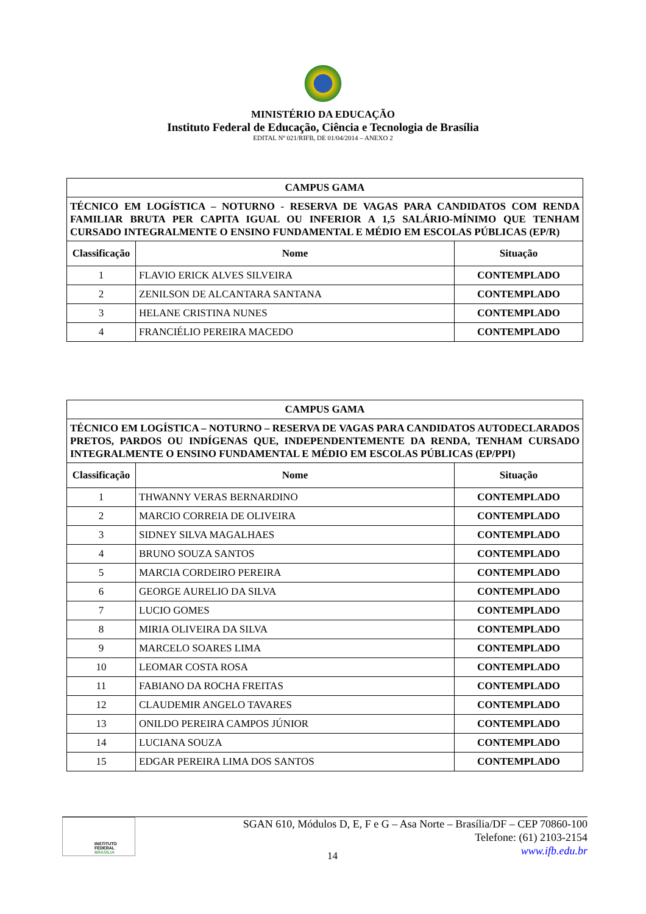MINISTÉRIO DA EDUCAÇÃO
Instituto Federal de Educação, Ciência e Tecnologia de Brasília
EDITAL Nº 021/RIFB, DE 01/04/2014 – ANEXO 2
| CAMPUS GAMA | | |
| TÉCNICO EM LOGÍSTICA – NOTURNO - RESERVA DE VAGAS PARA CANDIDATOS COM RENDA FAMILIAR BRUTA PER CAPITA IGUAL OU INFERIOR A 1,5 SALÁRIO-MÍNIMO QUE TENHAM CURSADO INTEGRALMENTE O ENSINO FUNDAMENTAL E MÉDIO EM ESCOLAS PÚBLICAS (EP/R) | | |
| Classificação | Nome | Situação |
| 1 | FLAVIO ERICK ALVES SILVEIRA | CONTEMPLADO |
| 2 | ZENILSON DE ALCANTARA SANTANA | CONTEMPLADO |
| 3 | HELANE CRISTINA NUNES | CONTEMPLADO |
| 4 | FRANCIÉLIO PEREIRA MACEDO | CONTEMPLADO |
| CAMPUS GAMA | | |
| TÉCNICO EM LOGÍSTICA – NOTURNO – RESERVA DE VAGAS PARA CANDIDATOS AUTODECLARADOS PRETOS, PARDOS OU INDÍGENAS QUE, INDEPENDENTEMENTE DA RENDA, TENHAM CURSADO INTEGRALMENTE O ENSINO FUNDAMENTAL E MÉDIO EM ESCOLAS PÚBLICAS (EP/PPI) | | |
| Classificação | Nome | Situação |
| 1 | THWANNY VERAS BERNARDINO | CONTEMPLADO |
| 2 | MARCIO CORREIA DE OLIVEIRA | CONTEMPLADO |
| 3 | SIDNEY SILVA MAGALHAES | CONTEMPLADO |
| 4 | BRUNO SOUZA SANTOS | CONTEMPLADO |
| 5 | MARCIA CORDEIRO PEREIRA | CONTEMPLADO |
| 6 | GEORGE AURELIO DA SILVA | CONTEMPLADO |
| 7 | LUCIO GOMES | CONTEMPLADO |
| 8 | MIRIA OLIVEIRA DA SILVA | CONTEMPLADO |
| 9 | MARCELO SOARES LIMA | CONTEMPLADO |
| 10 | LEOMAR COSTA ROSA | CONTEMPLADO |
| 11 | FABIANO DA ROCHA FREITAS | CONTEMPLADO |
| 12 | CLAUDEMIR ANGELO TAVARES | CONTEMPLADO |
| 13 | ONILDO PEREIRA CAMPOS JÚNIOR | CONTEMPLADO |
| 14 | LUCIANA SOUZA | CONTEMPLADO |
| 15 | EDGAR PEREIRA LIMA DOS SANTOS | CONTEMPLADO |
INSTITUTO FEDERAL
BRASÍLIA
SGAN 610, Módulos D, E, F e G – Asa Norte – Brasília/DF – CEP 70860-100
Telefone: (61) 2103-2154
www.ifb.edu.br
14